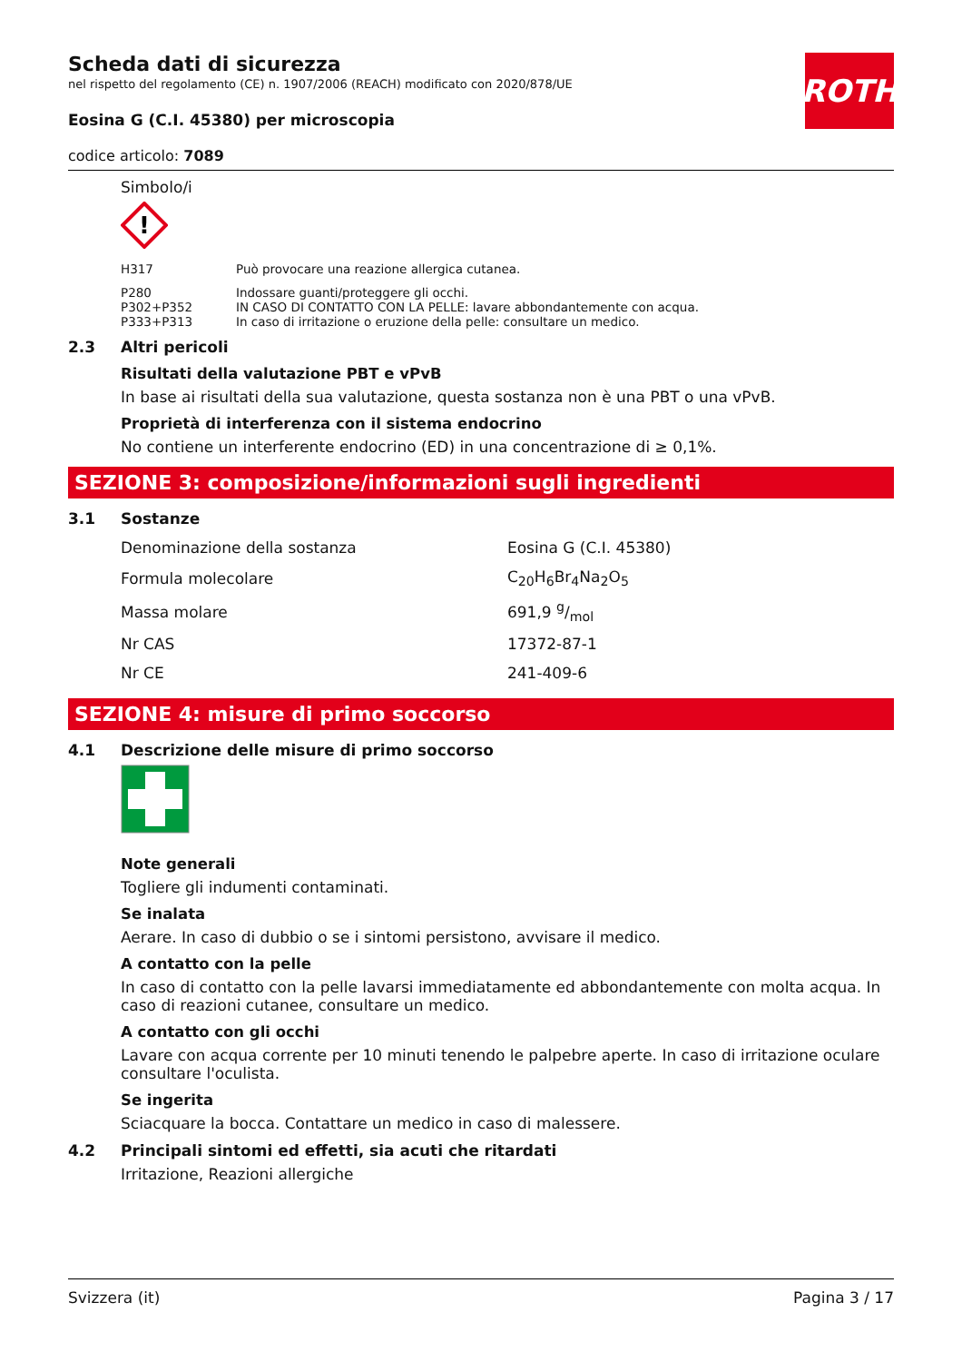ROTH
Scheda dati di sicurezza
nel rispetto del regolamento (CE) n. 1907/2006 (REACH) modificato con 2020/878/UE
Eosina G (C.I. 45380) per microscopia
codice articolo: 7089
Simbolo/i
!
| H317 | Può provocare una reazione allergica cutanea. |
| P280 | Indossare guanti/proteggere gli occhi. |
| P302+P352 | IN CASO DI CONTATTO CON LA PELLE: lavare abbondantemente con acqua. |
| P333+P313 | In caso di irritazione o eruzione della pelle: consultare un medico. |
2.3 Altri pericoli
Risultati della valutazione PBT e vPvB
In base ai risultati della sua valutazione, questa sostanza non è una PBT o una vPvB.
Proprietà di interferenza con il sistema endocrino
No contiene un interferente endocrino (ED) in una concentrazione di ≥ 0,1%.
SEZIONE 3: composizione/informazioni sugli ingredienti
3.1 Sostanze
| Denominazione della sostanza | Eosina G (C.I. 45380) |
| Formula molecolare | C<sub>20</sub>H<sub>6</sub>Br<sub>4</sub>Na<sub>2</sub>O<sub>5</sub> |
| Massa molare | 691,9 g/mol |
| Nr CAS | 17372-87-1 |
| Nr CE | 241-409-6 |
SEZIONE 4: misure di primo soccorso
4.1 Descrizione delle misure di primo soccorso
Note generali
Togliere gli indumenti contaminati.
Se inalata
Aerare. In caso di dubbio o se i sintomi persistono, avvisare il medico.
A contatto con la pelle
In caso di contatto con la pelle lavarsi immediatamente ed abbondantemente con molta acqua. In caso di reazioni cutanee, consultare un medico.
A contatto con gli occhi
Lavare con acqua corrente per 10 minuti tenendo le palpebre aperte. In caso di irritazione oculare consultare l'oculista.
Se ingerita
Sciacquare la bocca. Contattare un medico in caso di malessere.
4.2 Principali sintomi ed effetti, sia acuti che ritardati
Irritazione, Reazioni allergiche
Svizzera (it) Pagina 3 / 17